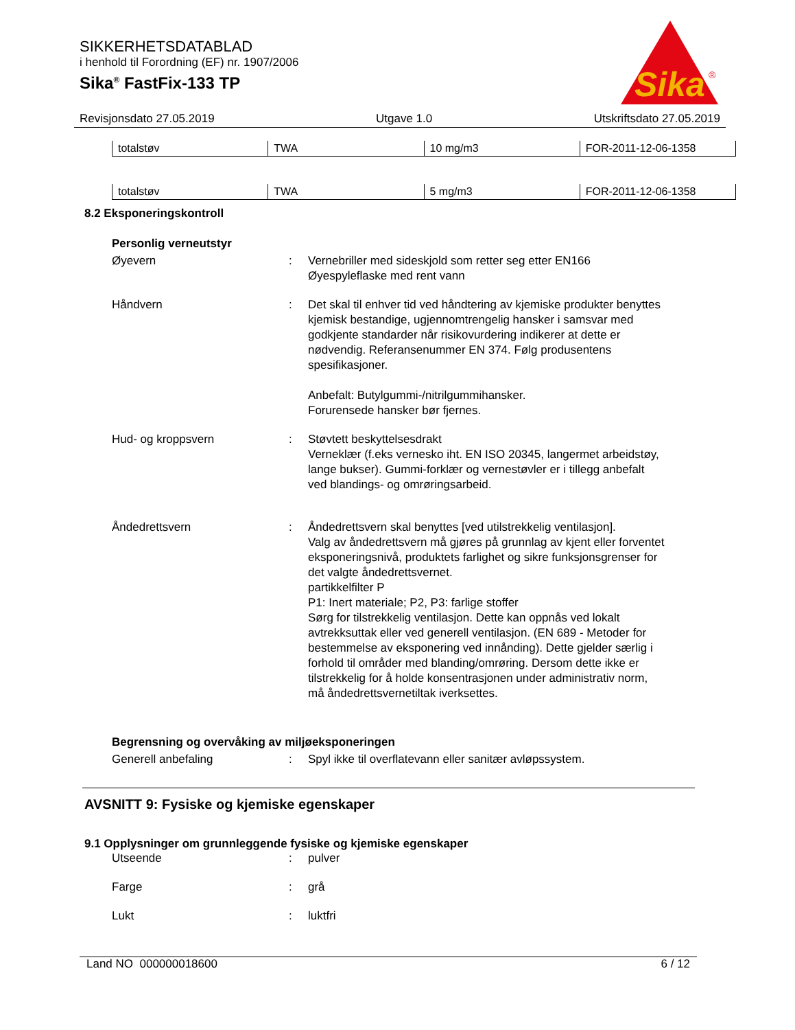SIKKERHETSDATABLAD
i henhold til Forordning (EF) nr. 1907/2006
Sika<sup>®</sup> FastFix-133 TP
Sika
®
Revisjonsdato 27.05.2019 Utgave 1.0 Utskriftsdato 27.05.2019
| totalstøv | TWA | 10 mg/m3 | FOR-2011-12-06-1358 |
| totalstøv | TWA | 5 mg/m3 | FOR-2011-12-06-1358 |
8.2 Eksponeringskontroll
Personlig verneutstyr
Øyevern : Vernebriller med sideskjold som retter seg etter EN166
Øyespyleflaske med rent vann
Håndvern : Det skal til enhver tid ved håndtering av kjemiske produkter benyttes kjemisk bestandige, ugjennomtrengelig hansker i samsvar med godkjente standarder når risikovurdering indikerer at dette er nødvendig. Referansenummer EN 374. Følg produsentens spesifikasjoner.
Anbefalt: Butylgummi-/nitrilgummihansker.
Forurensede hansker bør fjernes.
Hud- og kroppsvern : Støvtett beskyttelsesdrakt
Verneklær (f.eks vernesko iht. EN ISO 20345, langermet arbeidstøy, lange bukser). Gummi-forklær og vernestøvler er i tillegg anbefalt ved blandings- og omrøringsarbeid.
Åndedrettsvern : Åndedrettsvern skal benyttes [ved utilstrekkelig ventilasjon].
Valg av åndedrettsvern må gjøres på grunnlag av kjent eller forventet eksponeringsnivå, produktets farlighet og sikre funksjonsgrenser for det valgte åndedrettsvernet.
partikkelfilter P
P1: Inert materiale; P2, P3: farlige stoffer
Sørg for tilstrekkelig ventilasjon. Dette kan oppnås ved lokalt avtrekksuttak eller ved generell ventilasjon. (EN 689 - Metoder for bestemmelse av eksponering ved innånding). Dette gjelder særlig i forhold til områder med blanding/omrøring. Dersom dette ikke er tilstrekkelig for å holde konsentrasjonen under administrativ norm, må åndedrettsvernetiltak iverksettes.
Begrensning og overvåking av miljøeksponeringen
Generell anbefaling : Spyl ikke til overflatevann eller sanitær avløpssystem.
AVSNITT 9: Fysiske og kjemiske egenskaper
9.1 Opplysninger om grunnleggende fysiske og kjemiske egenskaper
Utseende : pulver
Farge : grå
Lukt : luktfri
Land NO 000000018600 6 / 12